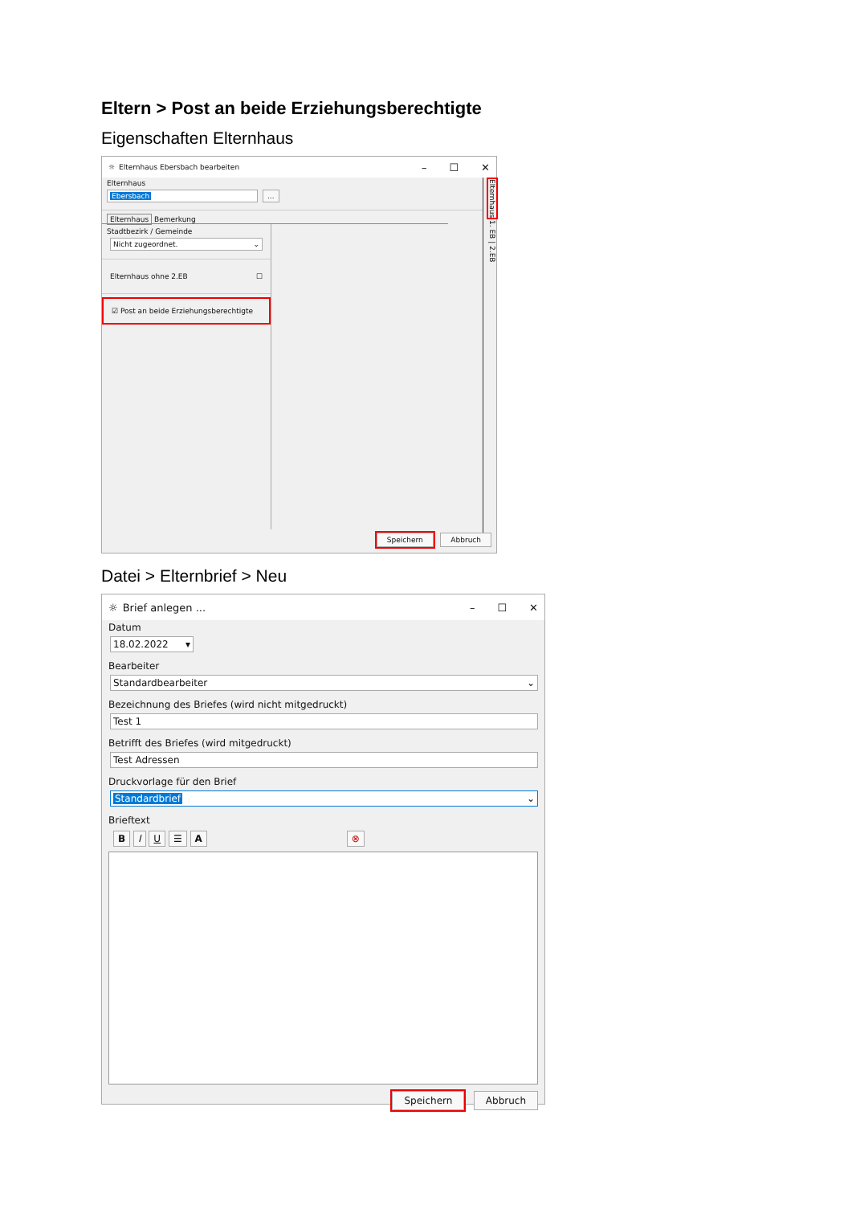Eltern > Post an beide Erziehungsberechtigte
Eigenschaften Elternhaus
☼ Elternhaus Ebersbach bearbeiten – ☐ ✕
Elternhaus
Ebersbach ...
Elternhaus Bemerkung
Stadtbezirk / Gemeinde
Nicht zugeordnet. ⌄
Elternhaus ohne 2.EB ☐
☑ Post an beide Erziehungsberechtigte
Elternhaus 1. EB | 2.EB
Speichern Abbruch
Datei > Elternbrief > Neu
☼ Brief anlegen ... – ☐ ✕
Datum
18.02.2022 ▾
Bearbeiter
Standardbearbeiter ⌄
Bezeichnung des Briefes (wird nicht mitgedruckt)
Test 1
Betrifft des Briefes (wird mitgedruckt)
Test Adressen
Druckvorlage für den Brief
Standardbrief ⌄
Brieftext
B I U ☰ A ⊗
Speichern Abbruch